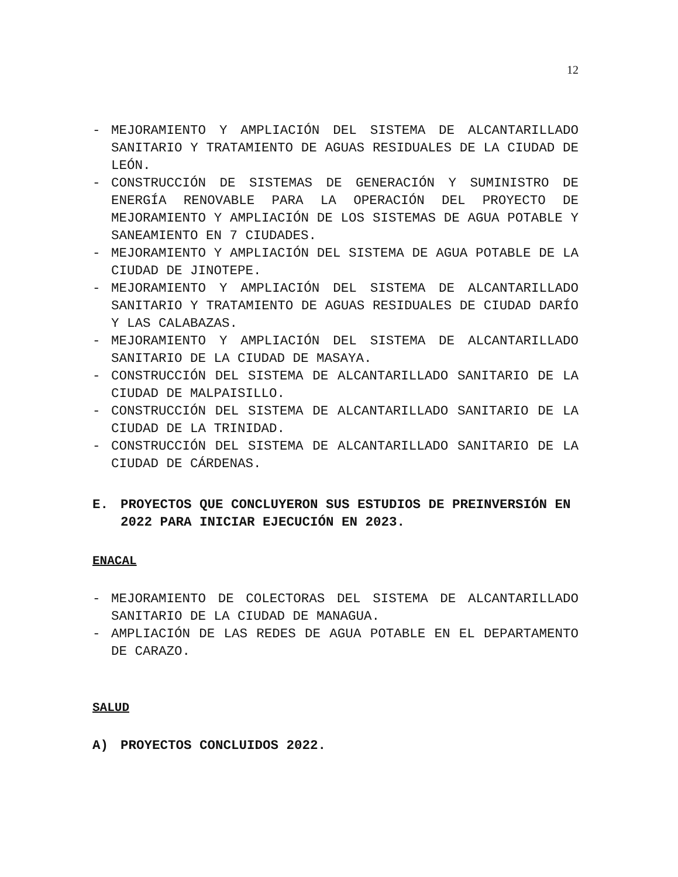12
- MEJORAMIENTO Y AMPLIACIÓN DEL SISTEMA DE ALCANTARILLADO SANITARIO Y TRATAMIENTO DE AGUAS RESIDUALES DE LA CIUDAD DE LEÓN.
- CONSTRUCCIÓN DE SISTEMAS DE GENERACIÓN Y SUMINISTRO DE ENERGÍA RENOVABLE PARA LA OPERACIÓN DEL PROYECTO DE MEJORAMIENTO Y AMPLIACIÓN DE LOS SISTEMAS DE AGUA POTABLE Y SANEAMIENTO EN 7 CIUDADES.
- MEJORAMIENTO Y AMPLIACIÓN DEL SISTEMA DE AGUA POTABLE DE LA CIUDAD DE JINOTEPE.
- MEJORAMIENTO Y AMPLIACIÓN DEL SISTEMA DE ALCANTARILLADO SANITARIO Y TRATAMIENTO DE AGUAS RESIDUALES DE CIUDAD DARÍO Y LAS CALABAZAS.
- MEJORAMIENTO Y AMPLIACIÓN DEL SISTEMA DE ALCANTARILLADO SANITARIO DE LA CIUDAD DE MASAYA.
- CONSTRUCCIÓN DEL SISTEMA DE ALCANTARILLADO SANITARIO DE LA CIUDAD DE MALPAISILLO.
- CONSTRUCCIÓN DEL SISTEMA DE ALCANTARILLADO SANITARIO DE LA CIUDAD DE LA TRINIDAD.
- CONSTRUCCIÓN DEL SISTEMA DE ALCANTARILLADO SANITARIO DE LA CIUDAD DE CÁRDENAS.
E. PROYECTOS QUE CONCLUYERON SUS ESTUDIOS DE PREINVERSIÓN EN 2022 PARA INICIAR EJECUCIÓN EN 2023.
ENACAL
- MEJORAMIENTO DE COLECTORAS DEL SISTEMA DE ALCANTARILLADO SANITARIO DE LA CIUDAD DE MANAGUA.
- AMPLIACIÓN DE LAS REDES DE AGUA POTABLE EN EL DEPARTAMENTO DE CARAZO.
SALUD
A) PROYECTOS CONCLUIDOS 2022.